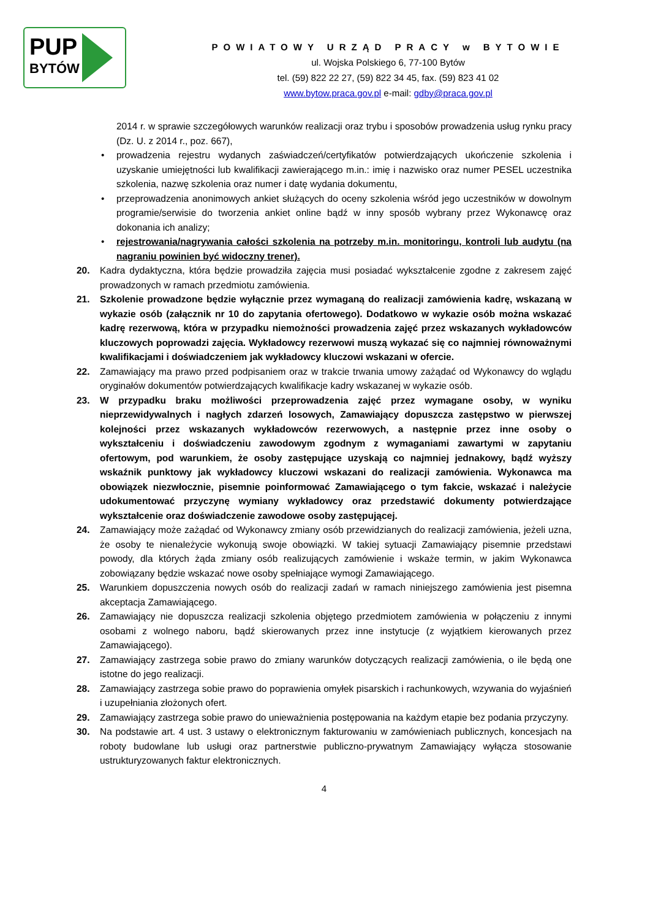PUP
BYTÓW
POWIATOWY URZĄD PRACY w BYTOWIE
ul. Wojska Polskiego 6, 77-100 Bytów
tel. (59) 822 22 27, (59) 822 34 45, fax. (59) 823 41 02
www.bytow.praca.gov.pl e-mail: gdby@praca.gov.pl
2014 r. w sprawie szczegółowych warunków realizacji oraz trybu i sposobów prowadzenia usług rynku pracy (Dz. U. z 2014 r., poz. 667),
• prowadzenia rejestru wydanych zaświadczeń/certyfikatów potwierdzających ukończenie szkolenia i uzyskanie umiejętności lub kwalifikacji zawierającego m.in.: imię i nazwisko oraz numer PESEL uczestnika szkolenia, nazwę szkolenia oraz numer i datę wydania dokumentu,
• przeprowadzenia anonimowych ankiet służących do oceny szkolenia wśród jego uczestników w dowolnym programie/serwisie do tworzenia ankiet online bądź w inny sposób wybrany przez Wykonawcę oraz dokonania ich analizy;
• rejestrowania/nagrywania całości szkolenia na potrzeby m.in. monitoringu, kontroli lub audytu (na nagraniu powinien być widoczny trener).
20. Kadra dydaktyczna, która będzie prowadziła zajęcia musi posiadać wykształcenie zgodne z zakresem zajęć prowadzonych w ramach przedmiotu zamówienia.
21. Szkolenie prowadzone będzie wyłącznie przez wymaganą do realizacji zamówienia kadrę, wskazaną w wykazie osób (załącznik nr 10 do zapytania ofertowego). Dodatkowo w wykazie osób można wskazać kadrę rezerwową, która w przypadku niemożności prowadzenia zajęć przez wskazanych wykładowców kluczowych poprowadzi zajęcia. Wykładowcy rezerwowi muszą wykazać się co najmniej równoważnymi kwalifikacjami i doświadczeniem jak wykładowcy kluczowi wskazani w ofercie.
22. Zamawiający ma prawo przed podpisaniem oraz w trakcie trwania umowy zażądać od Wykonawcy do wglądu oryginałów dokumentów potwierdzających kwalifikacje kadry wskazanej w wykazie osób.
23. W przypadku braku możliwości przeprowadzenia zajęć przez wymagane osoby, w wyniku nieprzewidywalnych i nagłych zdarzeń losowych, Zamawiający dopuszcza zastępstwo w pierwszej kolejności przez wskazanych wykładowców rezerwowych, a następnie przez inne osoby o wykształceniu i doświadczeniu zawodowym zgodnym z wymaganiami zawartymi w zapytaniu ofertowym, pod warunkiem, że osoby zastępujące uzyskają co najmniej jednakowy, bądź wyższy wskaźnik punktowy jak wykładowcy kluczowi wskazani do realizacji zamówienia. Wykonawca ma obowiązek niezwłocznie, pisemnie poinformować Zamawiającego o tym fakcie, wskazać i należycie udokumentować przyczynę wymiany wykładowcy oraz przedstawić dokumenty potwierdzające wykształcenie oraz doświadczenie zawodowe osoby zastępującej.
24. Zamawiający może zażądać od Wykonawcy zmiany osób przewidzianych do realizacji zamówienia, jeżeli uzna, że osoby te nienależycie wykonują swoje obowiązki. W takiej sytuacji Zamawiający pisemnie przedstawi powody, dla których żąda zmiany osób realizujących zamówienie i wskaże termin, w jakim Wykonawca zobowiązany będzie wskazać nowe osoby spełniające wymogi Zamawiającego.
25. Warunkiem dopuszczenia nowych osób do realizacji zadań w ramach niniejszego zamówienia jest pisemna akceptacja Zamawiającego.
26. Zamawiający nie dopuszcza realizacji szkolenia objętego przedmiotem zamówienia w połączeniu z innymi osobami z wolnego naboru, bądź skierowanych przez inne instytucje (z wyjątkiem kierowanych przez Zamawiającego).
27. Zamawiający zastrzega sobie prawo do zmiany warunków dotyczących realizacji zamówienia, o ile będą one istotne do jego realizacji.
28. Zamawiający zastrzega sobie prawo do poprawienia omyłek pisarskich i rachunkowych, wzywania do wyjaśnień i uzupełniania złożonych ofert.
29. Zamawiający zastrzega sobie prawo do unieważnienia postępowania na każdym etapie bez podania przyczyny.
30. Na podstawie art. 4 ust. 3 ustawy o elektronicznym fakturowaniu w zamówieniach publicznych, koncesjach na roboty budowlane lub usługi oraz partnerstwie publiczno-prywatnym Zamawiający wyłącza stosowanie ustrukturyzowanych faktur elektronicznych.
4